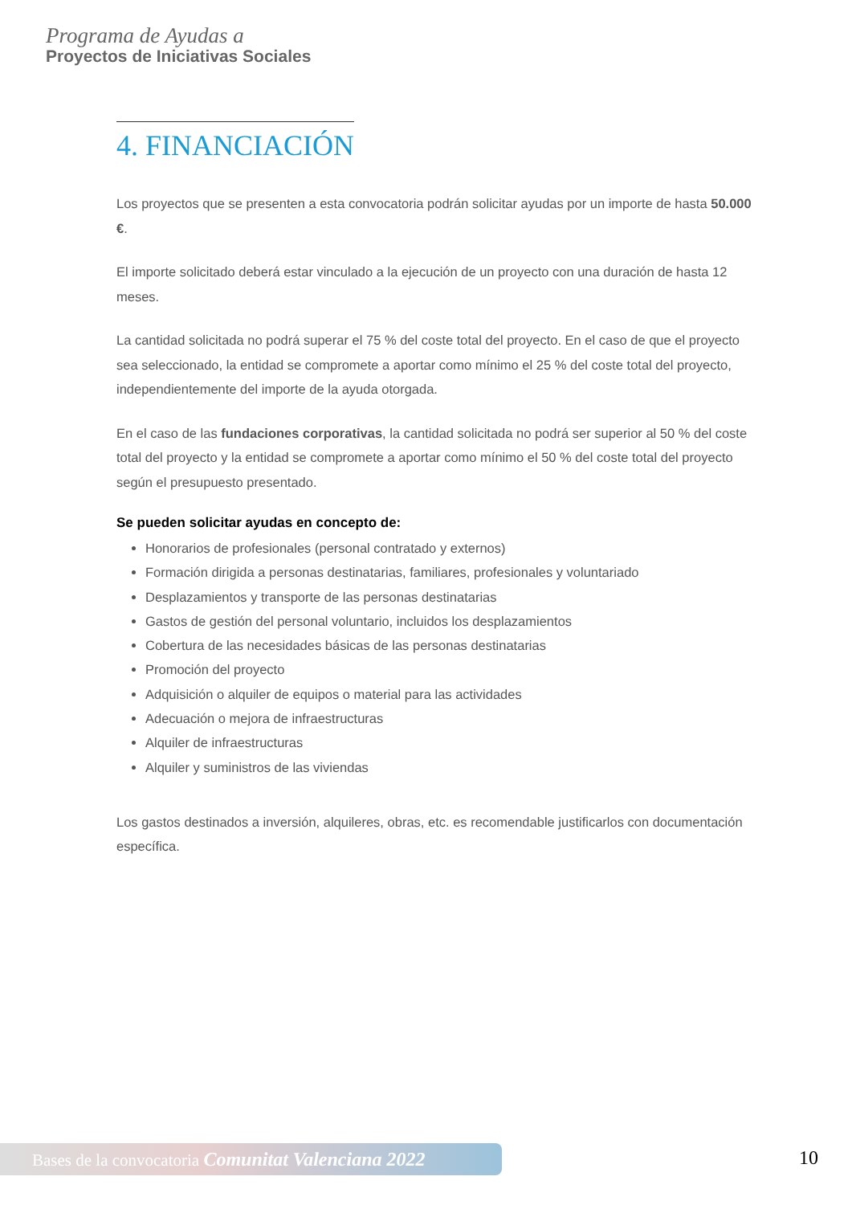Programa de Ayudas a
Proyectos de Iniciativas Sociales
4. FINANCIACIÓN
Los proyectos que se presenten a esta convocatoria podrán solicitar ayudas por un importe de hasta 50.000 €.
El importe solicitado deberá estar vinculado a la ejecución de un proyecto con una duración de hasta 12 meses.
La cantidad solicitada no podrá superar el 75 % del coste total del proyecto. En el caso de que el proyecto sea seleccionado, la entidad se compromete a aportar como mínimo el 25 % del coste total del proyecto, independientemente del importe de la ayuda otorgada.
En el caso de las fundaciones corporativas, la cantidad solicitada no podrá ser superior al 50 % del coste total del proyecto y la entidad se compromete a aportar como mínimo el 50 % del coste total del proyecto según el presupuesto presentado.
Se pueden solicitar ayudas en concepto de:
Honorarios de profesionales (personal contratado y externos)
Formación dirigida a personas destinatarias, familiares, profesionales y voluntariado
Desplazamientos y transporte de las personas destinatarias
Gastos de gestión del personal voluntario, incluidos los desplazamientos
Cobertura de las necesidades básicas de las personas destinatarias
Promoción del proyecto
Adquisición o alquiler de equipos o material para las actividades
Adecuación o mejora de infraestructuras
Alquiler de infraestructuras
Alquiler y suministros de las viviendas
Los gastos destinados a inversión, alquileres, obras, etc. es recomendable justificarlos con documentación específica.
Bases de la convocatoria Comunitat Valenciana 2022
10